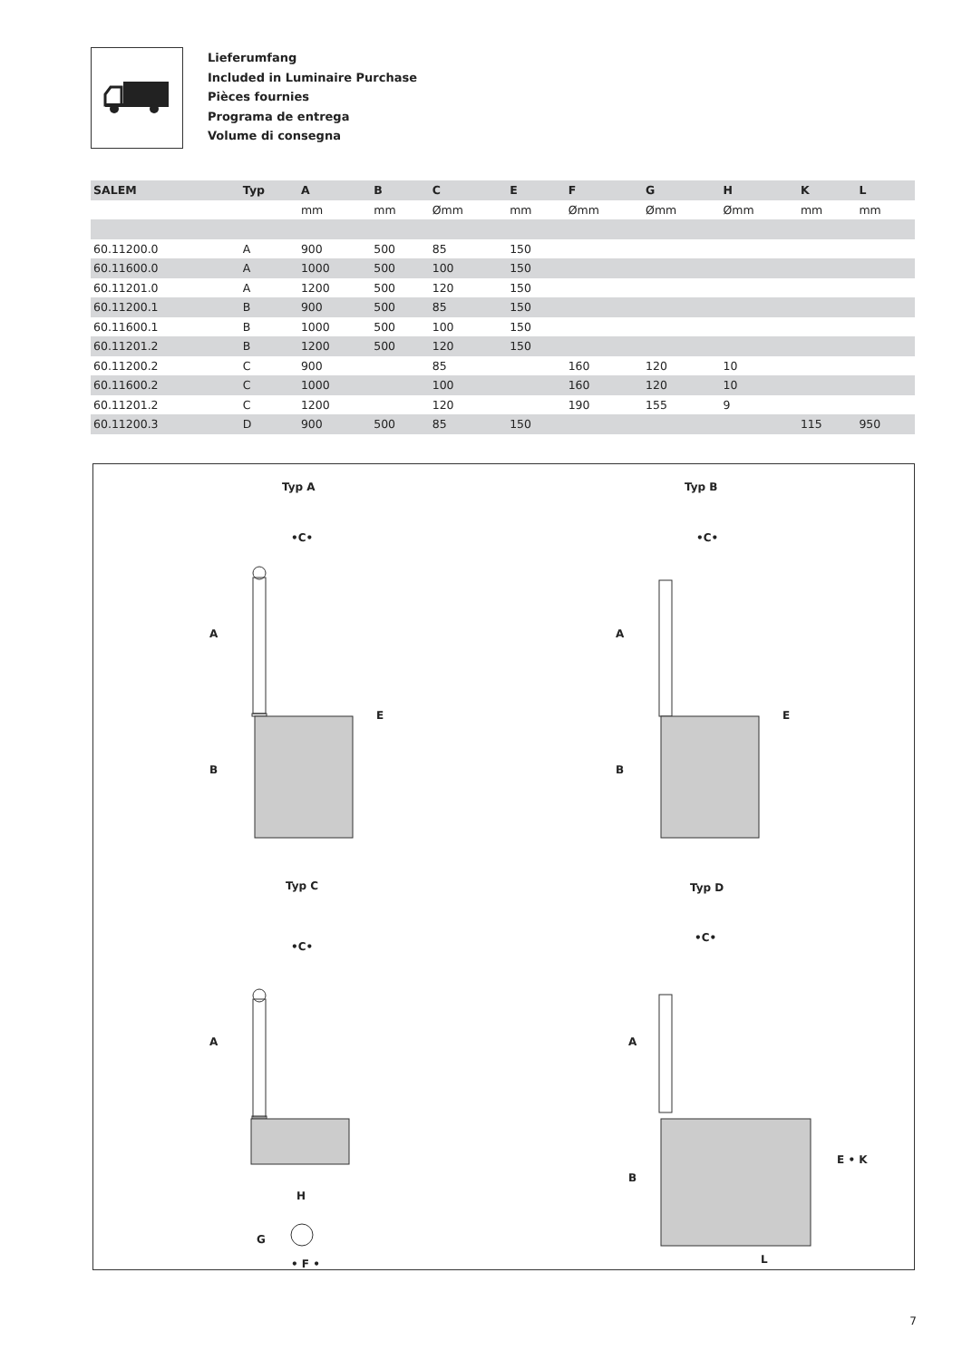Lieferumfang
Included in Luminaire Purchase
Pièces fournies
Programa de entrega
Volume di consegna
| SALEM | Typ | A | B | C | E | F | G | H | K | L |
| --- | --- | --- | --- | --- | --- | --- | --- | --- | --- | --- |
| | | mm | mm | Ømm | mm | Ømm | Ømm | Ømm | mm | mm |
| 60.11200.0 | A | 900 | 500 | 85 | 150 | | | | | |
| 60.11600.0 | A | 1000 | 500 | 100 | 150 | | | | | |
| 60.11201.0 | A | 1200 | 500 | 120 | 150 | | | | | |
| 60.11200.1 | B | 900 | 500 | 85 | 150 | | | | | |
| 60.11600.1 | B | 1000 | 500 | 100 | 150 | | | | | |
| 60.11201.2 | B | 1200 | 500 | 120 | 150 | | | | | |
| 60.11200.2 | C | 900 | | 85 | | 160 | 120 | 10 | | |
| 60.11600.2 | C | 1000 | | 100 | | 160 | 120 | 10 | | |
| 60.11201.2 | C | 1200 | | 120 | | 190 | 155 | 9 | | |
| 60.11200.3 | D | 900 | 500 | 85 | 150 | | | | 115 | 950 |
Typ A Typ B
Typ C Typ D
•C• •C•
•C•
•C•
A
B
E
A
B
E
A
H
G
• F •
A
B
E • K
L
7